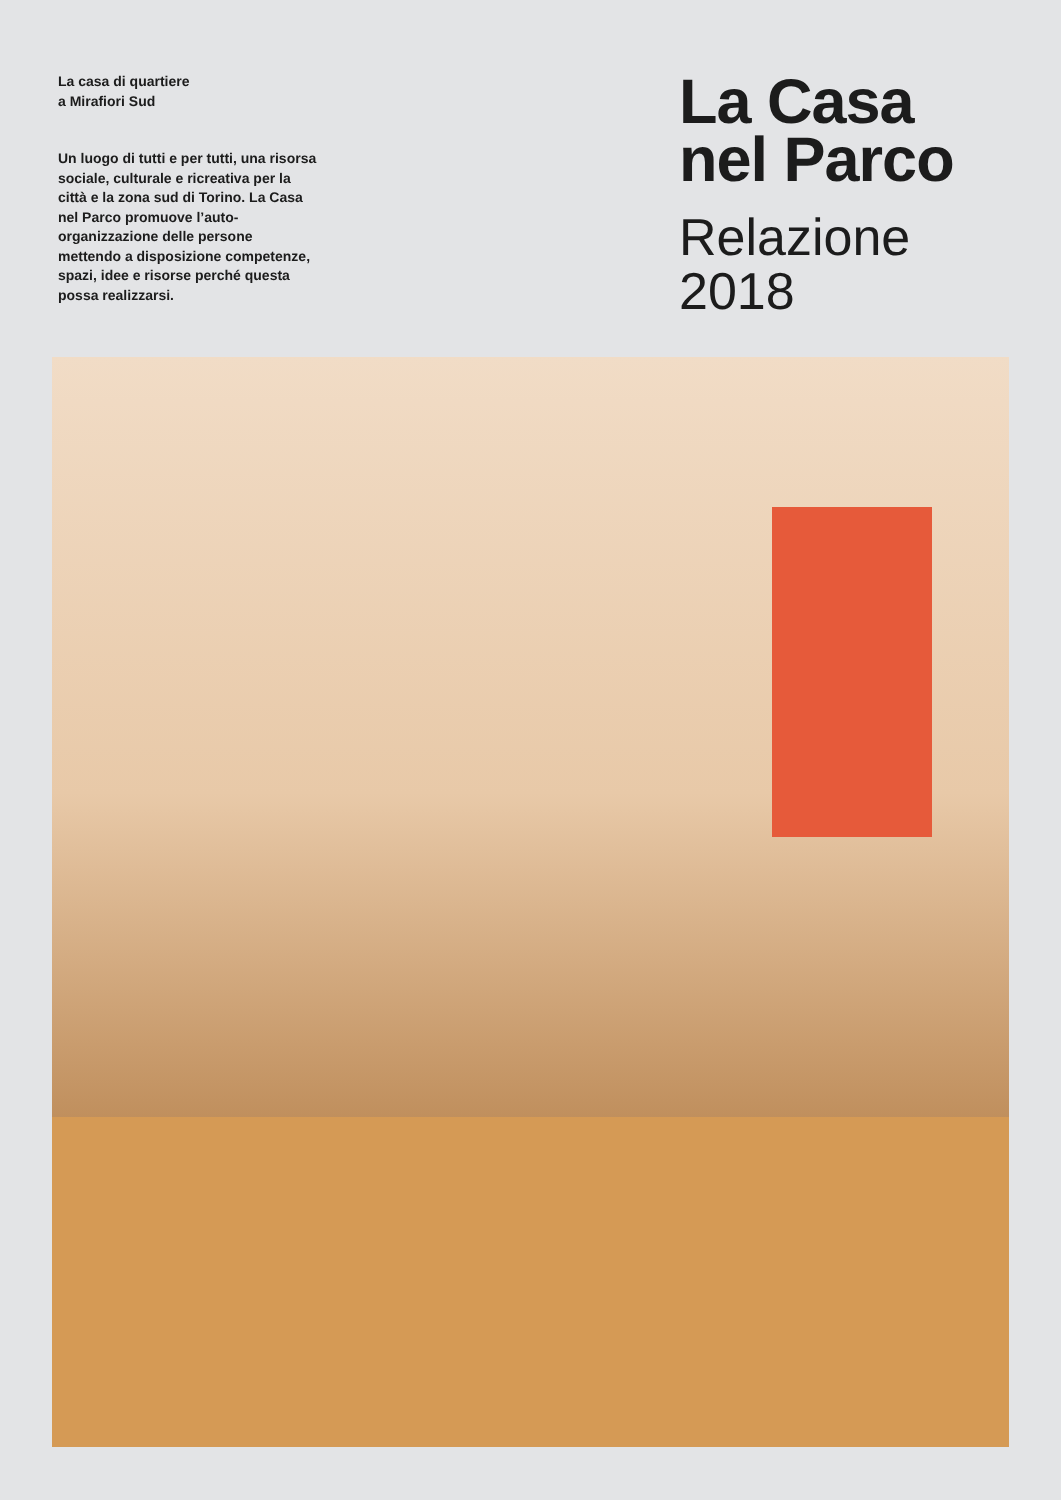La casa di quartiere
a Mirafiori Sud
Un luogo di tutti e per tutti, una risorsa sociale, culturale e ricreativa per la città e la zona sud di Torino. La Casa nel Parco promuove l’auto-organizzazione delle persone mettendo a disposizione competenze, spazi, idee e risorse perché questa possa realizzarsi.
La Casa
nel Parco
Relazione
2018